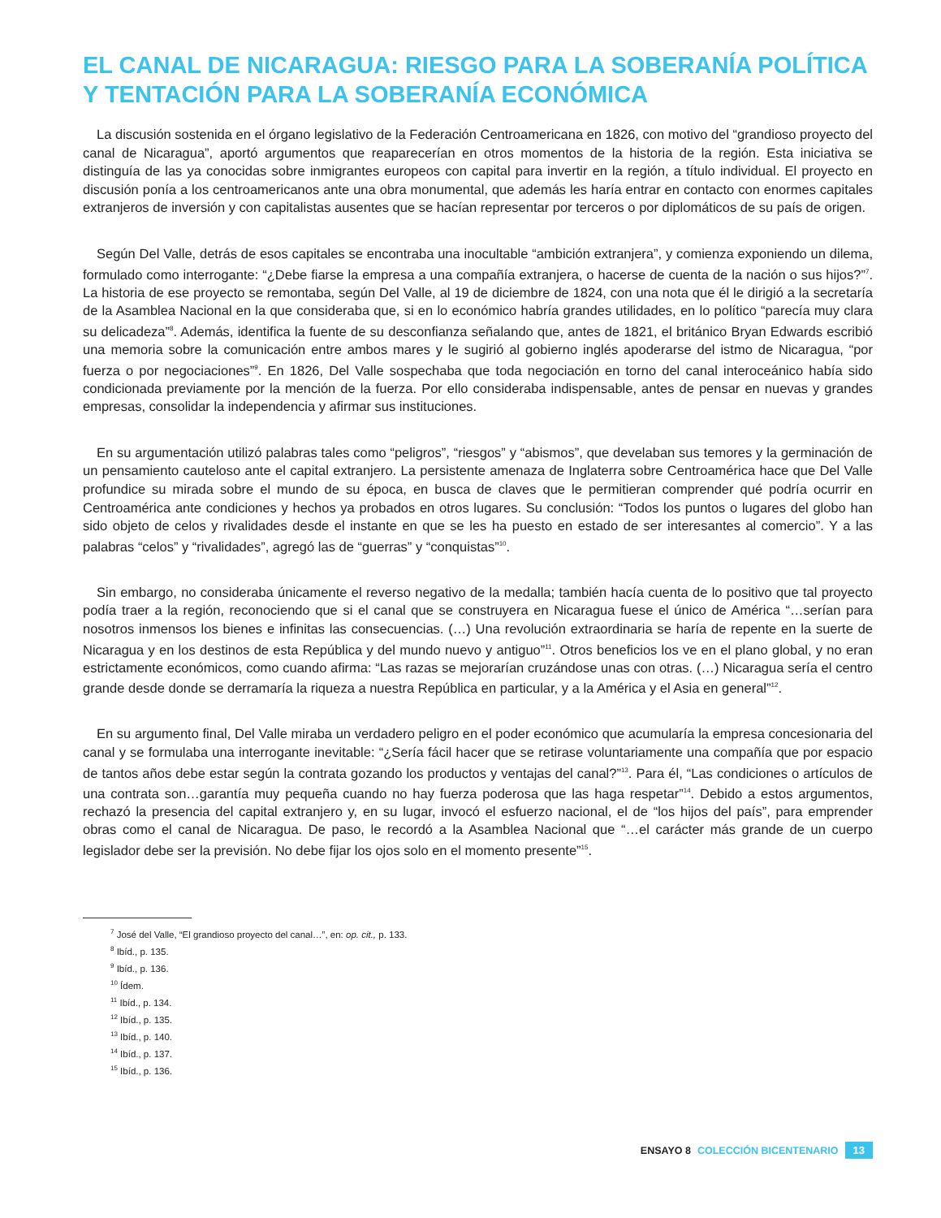EL CANAL DE NICARAGUA: RIESGO PARA LA SOBERANÍA POLÍTICA Y TENTACIÓN PARA LA SOBERANÍA ECONÓMICA
La discusión sostenida en el órgano legislativo de la Federación Centroamericana en 1826, con motivo del “grandioso proyecto del canal de Nicaragua”, aportó argumentos que reaparecerían en otros momentos de la historia de la región. Esta iniciativa se distinguía de las ya conocidas sobre inmigrantes europeos con capital para invertir en la región, a título individual. El proyecto en discusión ponía a los centroamericanos ante una obra monumental, que además les haría entrar en contacto con enormes capitales extranjeros de inversión y con capitalistas ausentes que se hacían representar por terceros o por diplomáticos de su país de origen.
Según Del Valle, detrás de esos capitales se encontraba una inocultable “ambición extranjera”, y comienza exponiendo un dilema, formulado como interrogante: “¿Debe fiarse la empresa a una compañía extranjera, o hacerse de cuenta de la nación o sus hijos?”<sup>7</sup>. La historia de ese proyecto se remontaba, según Del Valle, al 19 de diciembre de 1824, con una nota que él le dirigió a la secretaría de la Asamblea Nacional en la que consideraba que, si en lo económico habría grandes utilidades, en lo político “parecía muy clara su delicadeza”<sup>8</sup>. Además, identifica la fuente de su desconfianza señalando que, antes de 1821, el británico Bryan Edwards escribió una memoria sobre la comunicación entre ambos mares y le sugirió al gobierno inglés apoderarse del istmo de Nicaragua, “por fuerza o por negociaciones”<sup>9</sup>. En 1826, Del Valle sospechaba que toda negociación en torno del canal interoceánico había sido condicionada previamente por la mención de la fuerza. Por ello consideraba indispensable, antes de pensar en nuevas y grandes empresas, consolidar la independencia y afirmar sus instituciones.
En su argumentación utilizó palabras tales como “peligros”, “riesgos” y “abismos”, que develaban sus temores y la germinación de un pensamiento cauteloso ante el capital extranjero. La persistente amenaza de Inglaterra sobre Centroamérica hace que Del Valle profundice su mirada sobre el mundo de su época, en busca de claves que le permitieran comprender qué podría ocurrir en Centroamérica ante condiciones y hechos ya probados en otros lugares. Su conclusión: “Todos los puntos o lugares del globo han sido objeto de celos y rivalidades desde el instante en que se les ha puesto en estado de ser interesantes al comercio”. Y a las palabras “celos” y “rivalidades”, agregó las de “guerras” y “conquistas”<sup>10</sup>.
Sin embargo, no consideraba únicamente el reverso negativo de la medalla; también hacía cuenta de lo positivo que tal proyecto podía traer a la región, reconociendo que si el canal que se construyera en Nicaragua fuese el único de América “…serían para nosotros inmensos los bienes e infinitas las consecuencias. (…) Una revolución extraordinaria se haría de repente en la suerte de Nicaragua y en los destinos de esta República y del mundo nuevo y antiguo”<sup>11</sup>. Otros beneficios los ve en el plano global, y no eran estrictamente económicos, como cuando afirma: “Las razas se mejorarían cruzándose unas con otras. (…) Nicaragua sería el centro grande desde donde se derramaría la riqueza a nuestra República en particular, y a la América y el Asia en general”<sup>12</sup>.
En su argumento final, Del Valle miraba un verdadero peligro en el poder económico que acumularía la empresa concesionaria del canal y se formulaba una interrogante inevitable: “¿Sería fácil hacer que se retirase voluntariamente una compañía que por espacio de tantos años debe estar según la contrata gozando los productos y ventajas del canal?”<sup>13</sup>. Para él, “Las condiciones o artículos de una contrata son…garantía muy pequeña cuando no hay fuerza poderosa que las haga respetar”<sup>14</sup>. Debido a estos argumentos, rechazó la presencia del capital extranjero y, en su lugar, invocó el esfuerzo nacional, el de “los hijos del país”, para emprender obras como el canal de Nicaragua. De paso, le recordó a la Asamblea Nacional que “…el carácter más grande de un cuerpo legislador debe ser la previsión. No debe fijar los ojos solo en el momento presente”<sup>15</sup>.
<sup>7</sup> José del Valle, “El grandioso proyecto del canal…”, en: op. cit., p. 133.
<sup>8</sup> Ibíd., p. 135.
<sup>9</sup> Ibíd., p. 136.
<sup>10</sup> Ídem.
<sup>11</sup> Ibíd., p. 134.
<sup>12</sup> Ibíd., p. 135.
<sup>13</sup> Ibíd., p. 140.
<sup>14</sup> Ibíd., p. 137.
<sup>15</sup> Ibíd., p. 136.
ENSAYO 8 COLECCIÓN BICENTENARIO 13